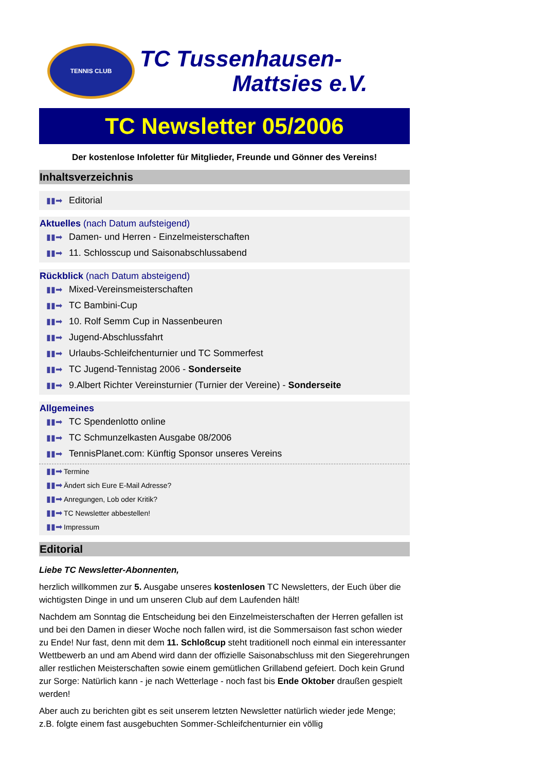TENNIS CLUB
TC Tussenhausen-
Mattsies e.V.
TC Newsletter 05/2006
Der kostenlose Infoletter für Mitglieder, Freunde und Gönner des Vereins!
Inhaltsverzeichnis
▮▮➡ Editorial
Aktuelles (nach Datum aufsteigend)
▮▮➡ Damen- und Herren - Einzelmeisterschaften
▮▮➡ 11. Schlosscup und Saisonabschlussabend
Rückblick (nach Datum absteigend)
▮▮➡ Mixed-Vereinsmeisterschaften
▮▮➡ TC Bambini-Cup
▮▮➡ 10. Rolf Semm Cup in Nassenbeuren
▮▮➡ Jugend-Abschlussfahrt
▮▮➡ Urlaubs-Schleifchenturnier und TC Sommerfest
▮▮➡ TC Jugend-Tennistag 2006 - Sonderseite
▮▮➡ 9.Albert Richter Vereinsturnier (Turnier der Vereine) - Sonderseite
Allgemeines
▮▮➡ TC Spendenlotto online
▮▮➡ TC Schmunzelkasten Ausgabe 08/2006
▮▮➡ TennisPlanet.com: Künftig Sponsor unseres Vereins
▮▮➡ Termine
▮▮➡ Ändert sich Eure E-Mail Adresse?
▮▮➡ Anregungen, Lob oder Kritik?
▮▮➡ TC Newsletter abbestellen!
▮▮➡ Impressum
Editorial
Liebe TC Newsletter-Abonnenten,
herzlich willkommen zur 5. Ausgabe unseres kostenlosen TC Newsletters, der Euch über die wichtigsten Dinge in und um unseren Club auf dem Laufenden hält!
Nachdem am Sonntag die Entscheidung bei den Einzelmeisterschaften der Herren gefallen ist und bei den Damen in dieser Woche noch fallen wird, ist die Sommersaison fast schon wieder zu Ende! Nur fast, denn mit dem 11. Schloßcup steht traditionell noch einmal ein interessanter Wettbewerb an und am Abend wird dann der offizielle Saisonabschluss mit den Siegerehrungen aller restlichen Meisterschaften sowie einem gemütlichen Grillabend gefeiert. Doch kein Grund zur Sorge: Natürlich kann - je nach Wetterlage - noch fast bis Ende Oktober draußen gespielt werden!
Aber auch zu berichten gibt es seit unserem letzten Newsletter natürlich wieder jede Menge; z.B. folgte einem fast ausgebuchten Sommer-Schleifchenturnier ein völlig